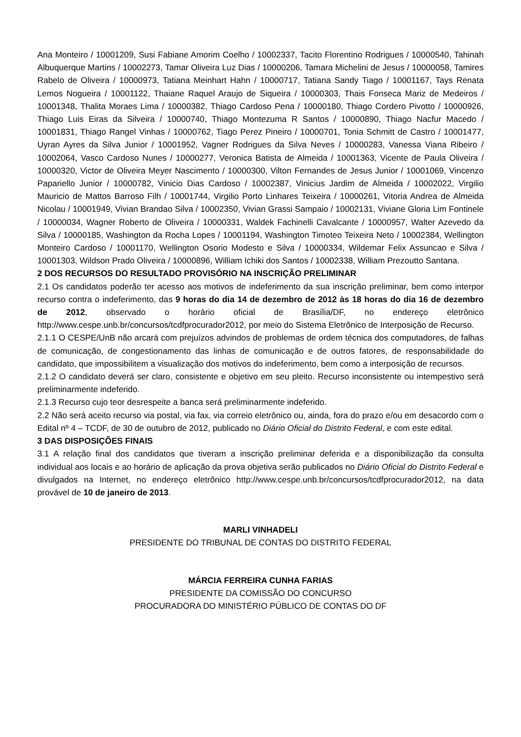Ana Monteiro / 10001209, Susi Fabiane Amorim Coelho / 10002337, Tacito Florentino Rodrigues / 10000540, Tahinah Albuquerque Martins / 10002273, Tamar Oliveira Luz Dias / 10000206, Tamara Michelini de Jesus / 10000058, Tamires Rabelo de Oliveira / 10000973, Tatiana Meinhart Hahn / 10000717, Tatiana Sandy Tiago / 10001167, Tays Renata Lemos Nogueira / 10001122, Thaiane Raquel Araujo de Siqueira / 10000303, Thais Fonseca Mariz de Medeiros / 10001348, Thalita Moraes Lima / 10000382, Thiago Cardoso Pena / 10000180, Thiago Cordero Pivotto / 10000926, Thiago Luis Eiras da Silveira / 10000740, Thiago Montezuma R Santos / 10000890, Thiago Nacfur Macedo / 10001831, Thiago Rangel Vinhas / 10000762, Tiago Perez Pineiro / 10000701, Tonia Schmitt de Castro / 10001477, Uyran Ayres da Silva Junior / 10001952, Vagner Rodrigues da Silva Neves / 10000283, Vanessa Viana Ribeiro / 10002064, Vasco Cardoso Nunes / 10000277, Veronica Batista de Almeida / 10001363, Vicente de Paula Oliveira / 10000320, Victor de Oliveira Meyer Nascimento / 10000300, Vilton Fernandes de Jesus Junior / 10001069, Vincenzo Papariello Junior / 10000782, Vinicio Dias Cardoso / 10002387, Vinicius Jardim de Almeida / 10002022, Virgilio Mauricio de Mattos Barroso Filh / 10001744, Virgilio Porto Linhares Teixeira / 10000261, Vitoria Andrea de Almeida Nicolau / 10001949, Vivian Brandao Silva / 10002350, Vivian Grassi Sampaio / 10002131, Viviane Gloria Lim Fontinele / 10000034, Wagner Roberto de Oliveira / 10000331, Waldek Fachinelli Cavalcante / 10000957, Walter Azevedo da Silva / 10000185, Washington da Rocha Lopes / 10001194, Washington Timoteo Teixeira Neto / 10002384, Wellington Monteiro Cardoso / 10001170, Wellington Osorio Modesto e Silva / 10000334, Wildemar Felix Assuncao e Silva / 10001303, Wildson Prado Oliveira / 10000896, William Ichiki dos Santos / 10002338, William Prezoutto Santana.
2 DOS RECURSOS DO RESULTADO PROVISÓRIO NA INSCRIÇÃO PRELIMINAR
2.1 Os candidatos poderão ter acesso aos motivos de indeferimento da sua inscrição preliminar, bem como interpor recurso contra o indeferimento, das 9 horas do dia 14 de dezembro de 2012 às 18 horas do dia 16 de dezembro de 2012, observado o horário oficial de Brasília/DF, no endereço eletrônico http://www.cespe.unb.br/concursos/tcdfprocurador2012, por meio do Sistema Eletrônico de Interposição de Recurso.
2.1.1 O CESPE/UnB não arcará com prejuízos advindos de problemas de ordem técnica dos computadores, de falhas de comunicação, de congestionamento das linhas de comunicação e de outros fatores, de responsabilidade do candidato, que impossibilitem a visualização dos motivos do indeferimento, bem como a interposição de recursos.
2.1.2 O candidato deverá ser claro, consistente e objetivo em seu pleito. Recurso inconsistente ou intempestivo será preliminarmente indeferido.
2.1.3 Recurso cujo teor desrespeite a banca será preliminarmente indeferido.
2.2 Não será aceito recurso via postal, via fax, via correio eletrônico ou, ainda, fora do prazo e/ou em desacordo com o Edital nº 4 – TCDF, de 30 de outubro de 2012, publicado no Diário Oficial do Distrito Federal, e com este edital.
3 DAS DISPOSIÇÕES FINAIS
3.1 A relação final dos candidatos que tiveram a inscrição preliminar deferida e a disponibilização da consulta individual aos locais e ao horário de aplicação da prova objetiva serão publicados no Diário Oficial do Distrito Federal e divulgados na Internet, no endereço eletrônico http://www.cespe.unb.br/concursos/tcdfprocurador2012, na data provável de 10 de janeiro de 2013.
MARLI VINHADELI
PRESIDENTE DO TRIBUNAL DE CONTAS DO DISTRITO FEDERAL
MÁRCIA FERREIRA CUNHA FARIAS
PRESIDENTE DA COMISSÃO DO CONCURSO
PROCURADORA DO MINISTÉRIO PÚBLICO DE CONTAS DO DF